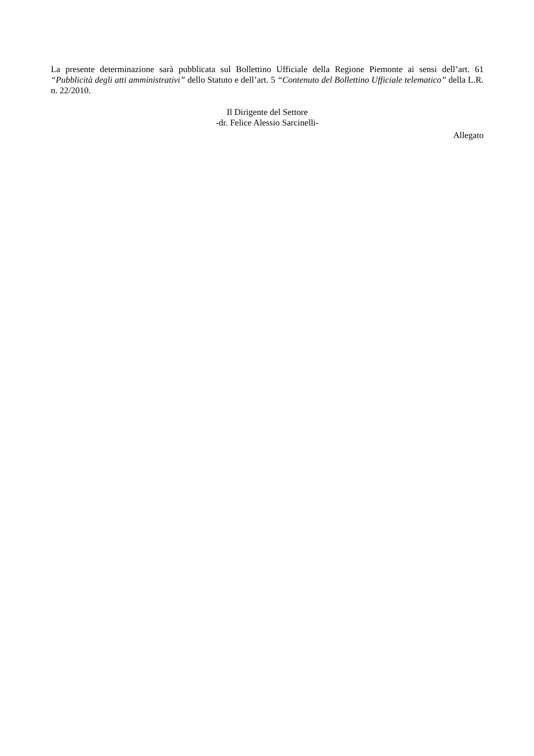La presente determinazione sarà pubblicata sul Bollettino Ufficiale della Regione Piemonte ai sensi dell’art. 61 “Pubblicità degli atti amministrativi” dello Statuto e dell’art. 5 “Contenuto del Bollettino Ufficiale telematico” della L.R. n. 22/2010.
Il Dirigente del Settore
-dr. Felice Alessio Sarcinelli-
Allegato